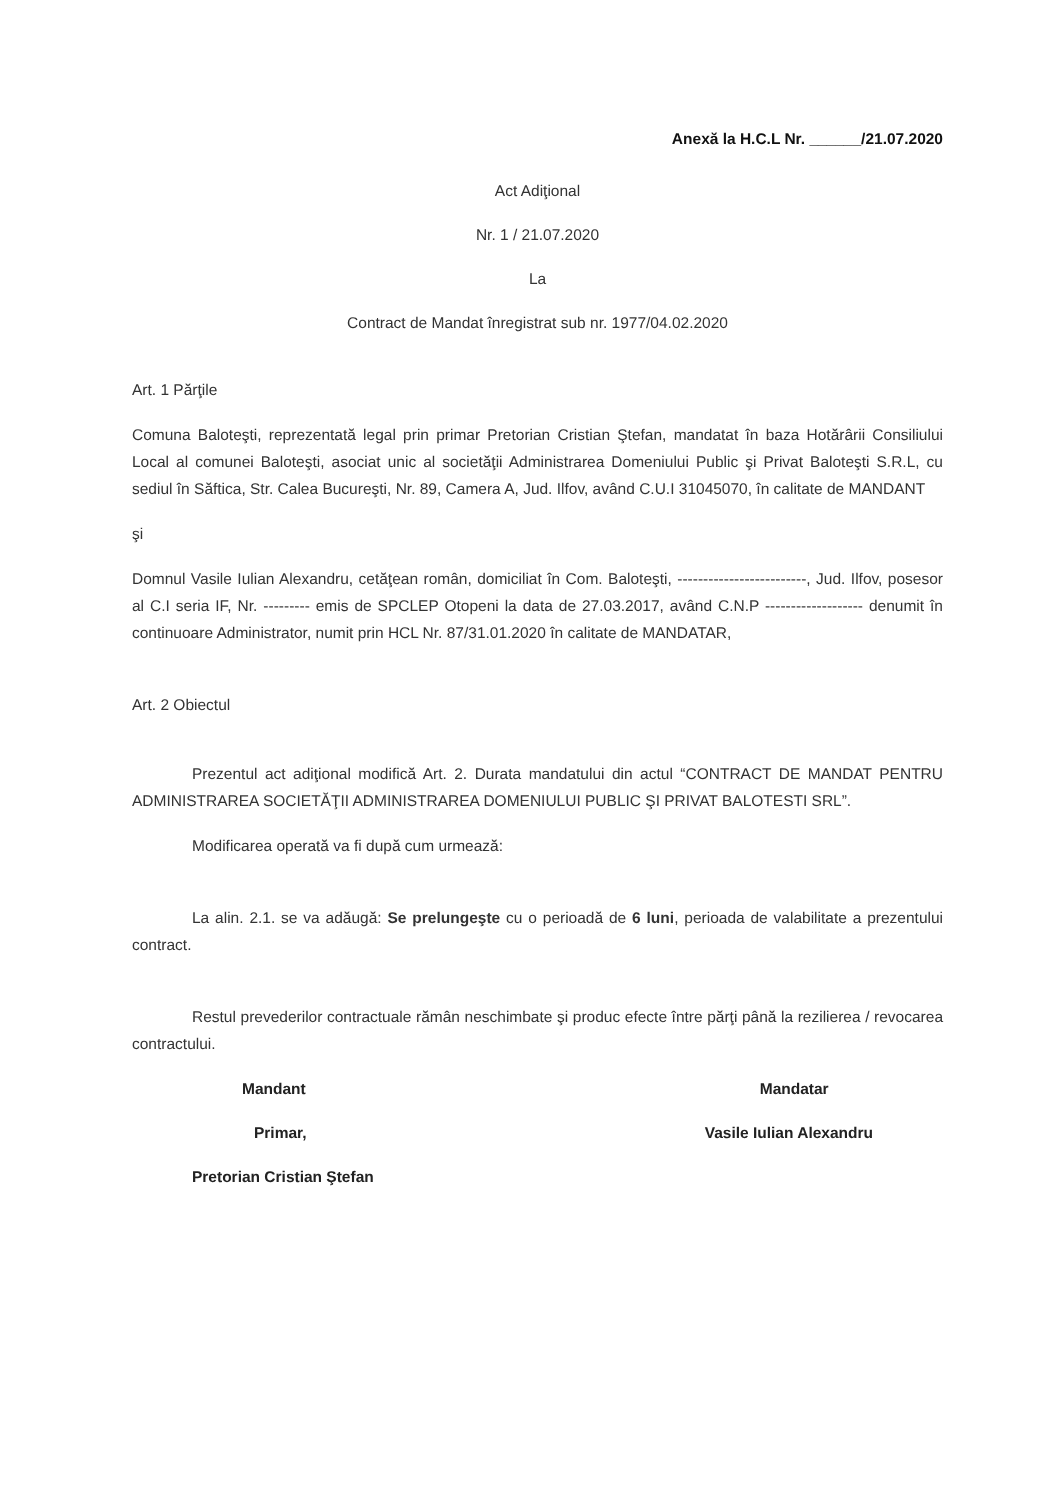Anexă la H.C.L Nr. ______/21.07.2020
Act Adiţional
Nr. 1 / 21.07.2020
La
Contract de Mandat înregistrat sub nr. 1977/04.02.2020
Art. 1 Părţile
Comuna Baloteşti, reprezentată legal prin primar Pretorian Cristian Ştefan, mandatat în baza Hotărârii Consiliului Local al comunei Baloteşti, asociat unic al societăţii Administrarea Domeniului Public şi Privat Baloteşti S.R.L, cu sediul în Săftica, Str. Calea Bucureşti, Nr. 89, Camera A, Jud. Ilfov, având C.U.I 31045070, în calitate de MANDANT
şi
Domnul Vasile Iulian Alexandru, cetăţean român, domiciliat în Com. Baloteşti, -------------------------, Jud. Ilfov, posesor al C.I seria IF, Nr. --------- emis de SPCLEP Otopeni la data de 27.03.2017, având C.N.P ------------------- denumit în continuoare Administrator, numit prin HCL Nr. 87/31.01.2020 în calitate de MANDATAR,
Art. 2 Obiectul
Prezentul act adiţional modifică Art. 2. Durata mandatului din actul “CONTRACT DE MANDAT PENTRU ADMINISTRAREA SOCIETĂŢII ADMINISTRAREA DOMENIULUI PUBLIC ŞI PRIVAT BALOTESTI SRL”.
Modificarea operată va fi după cum urmează:
La alin. 2.1. se va adăugă: Se prelungeşte cu o perioadă de 6 luni, perioada de valabilitate a prezentului contract.
Restul prevederilor contractuale rămân neschimbate şi produc efecte între părţi până la rezilierea / revocarea contractului.
Mandant
Primar,
Pretorian Cristian Ştefan
Mandatar
Vasile Iulian Alexandru